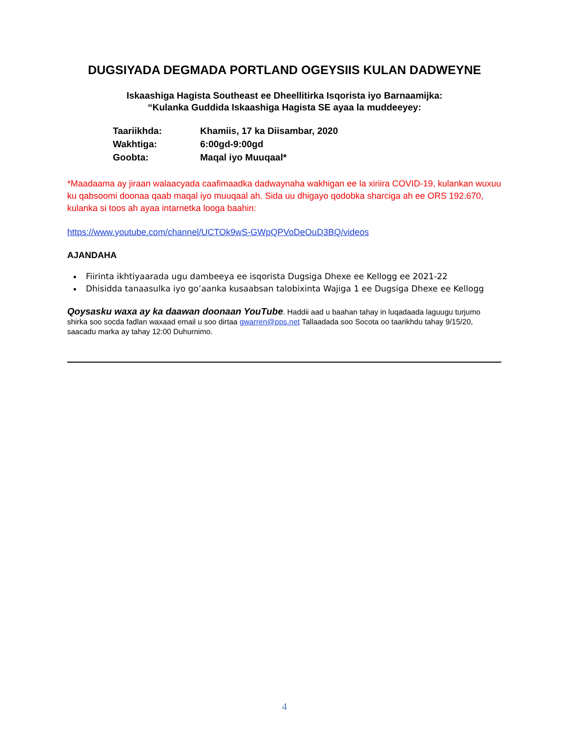DUGSIYADA DEGMADA PORTLAND OGEYSIIS KULAN DADWEYNE
Iskaashiga Hagista Southeast ee Dheellitirka Isqorista iyo Barnaamijka:
“Kulanka Guddida Iskaashiga Hagista SE ayaa la muddeeyey:
| Taariikhda: | Khamiis, 17 ka Diisambar, 2020 |
| Wakhtiga: | 6:00gd-9:00gd |
| Goobta: | Maqal iyo Muuqaal* |
*Maadaama ay jiraan walaacyada caafimaadka dadwaynaha wakhigan ee la xiriira COVID-19, kulankan wuxuu ku qabsoomi doonaa qaab maqal iyo muuqaal ah. Sida uu dhigayo qodobka sharciga ah ee ORS 192.670, kulanka si toos ah ayaa intarnetka looga baahin:
https://www.youtube.com/channel/UCTOk9wS-GWpQPVoDeOuD3BQ/videos
AJANDAHA
Fiirinta ikhtiyaarada ugu dambeeya ee isqorista Dugsiga Dhexe ee Kellogg ee 2021-22
Dhisidda tanaasulka iyo go’aanka kusaabsan talobixinta Wajiga 1 ee Dugsiga Dhexe ee Kellogg
Qoysasku waxa ay ka daawan doonaan YouTube. Haddii aad u baahan tahay in luqadaada laguugu turjumo shirka soo socda fadlan waxaad email u soo dirtaa gwarren@pps.net Tallaadada soo Socota oo taarikhdu tahay 9/15/20, saacadu marka ay tahay 12:00 Duhurnimo.
4